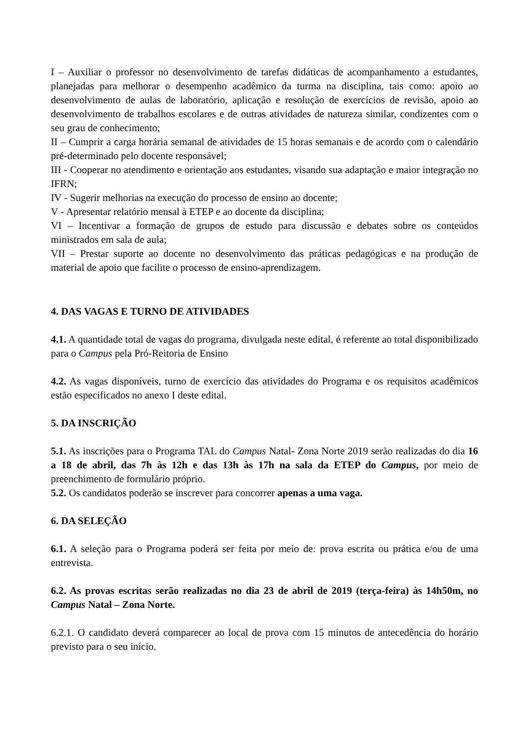I – Auxiliar o professor no desenvolvimento de tarefas didáticas de acompanhamento a estudantes, planejadas para melhorar o desempenho acadêmico da turma na disciplina, tais como: apoio ao desenvolvimento de aulas de laboratório, aplicação e resolução de exercícios de revisão, apoio ao desenvolvimento de trabalhos escolares e de outras atividades de natureza similar, condizentes com o seu grau de conhecimento;
II – Cumprir a carga horária semanal de atividades de 15 horas semanais e de acordo com o calendário pré-determinado pelo docente responsável;
III - Cooperar no atendimento e orientação aos estudantes, visando sua adaptação e maior integração no IFRN;
IV - Sugerir melhorias na execução do processo de ensino ao docente;
V - Apresentar relatório mensal à ETEP e ao docente da disciplina;
VI – Incentivar a formação de grupos de estudo para discussão e debates sobre os conteúdos ministrados em sala de aula;
VII – Prestar suporte ao docente no desenvolvimento das práticas pedagógicas e na produção de material de apoio que facilite o processo de ensino-aprendizagem.
4. DAS VAGAS E TURNO DE ATIVIDADES
4.1. A quantidade total de vagas do programa, divulgada neste edital, é referente ao total disponibilizado para o Campus pela Pró-Reitoria de Ensino
4.2. As vagas disponíveis, turno de exercício das atividades do Programa e os requisitos acadêmicos estão especificados no anexo I deste edital.
5. DA INSCRIÇÃO
5.1. As inscrições para o Programa TAL do Campus Natal- Zona Norte 2019 serão realizadas do dia 16 a 18 de abril, das 7h às 12h e das 13h às 17h na sala da ETEP do Campus, por meio de preenchimento de formulário próprio.
5.2. Os candidatos poderão se inscrever para concorrer apenas a uma vaga.
6. DA SELEÇÃO
6.1. A seleção para o Programa poderá ser feita por meio de: prova escrita ou prática e/ou de uma entrevista.
6.2. As provas escritas serão realizadas no dia 23 de abril de 2019 (terça-feira) às 14h50m, no Campus Natal – Zona Norte.
6.2.1. O candidato deverá comparecer ao local de prova com 15 minutos de antecedência do horário previsto para o seu início.